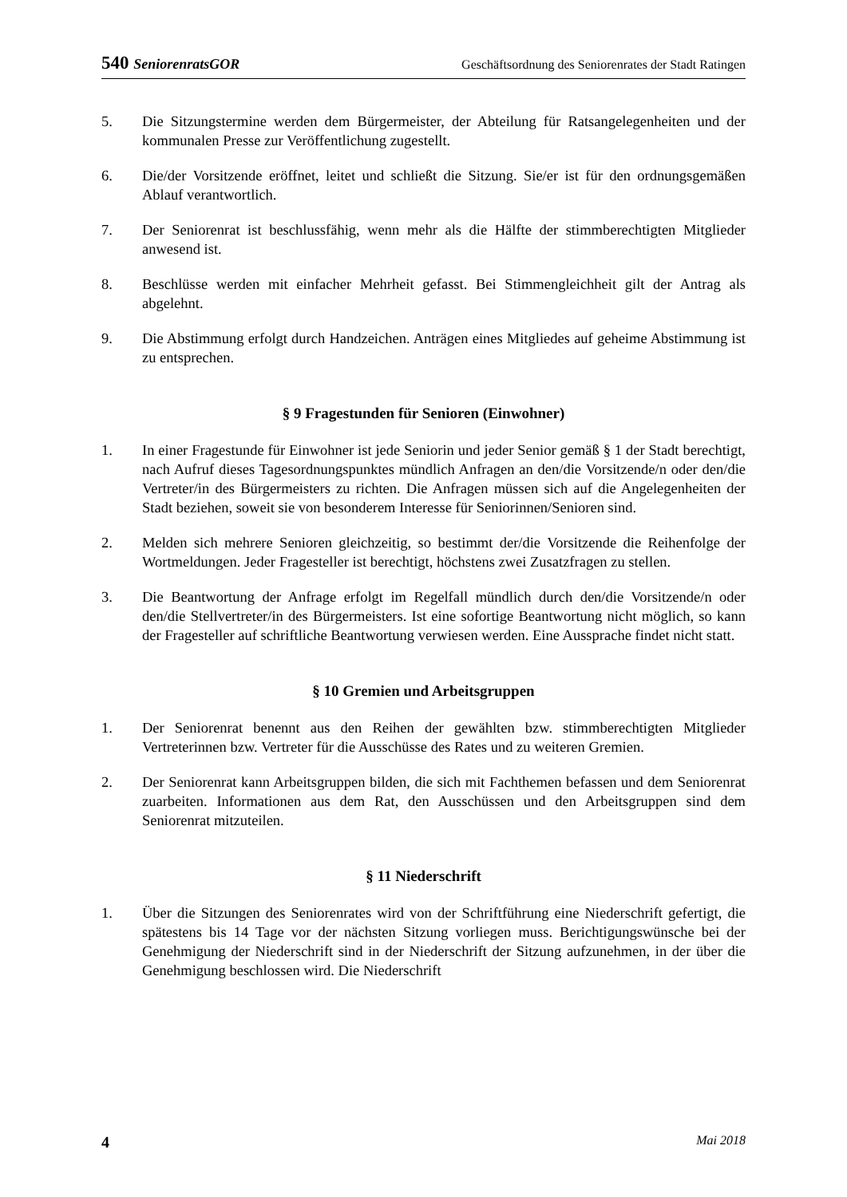540 SeniorenratsGOR Geschäftsordnung des Seniorenrates der Stadt Ratingen
5. Die Sitzungstermine werden dem Bürgermeister, der Abteilung für Ratsangelegenheiten und der kommunalen Presse zur Veröffentlichung zugestellt.
6. Die/der Vorsitzende eröffnet, leitet und schließt die Sitzung. Sie/er ist für den ordnungsgemäßen Ablauf verantwortlich.
7. Der Seniorenrat ist beschlussfähig, wenn mehr als die Hälfte der stimmberechtigten Mitglieder anwesend ist.
8. Beschlüsse werden mit einfacher Mehrheit gefasst. Bei Stimmengleichheit gilt der Antrag als abgelehnt.
9. Die Abstimmung erfolgt durch Handzeichen. Anträgen eines Mitgliedes auf geheime Abstimmung ist zu entsprechen.
§ 9 Fragestunden für Senioren (Einwohner)
1. In einer Fragestunde für Einwohner ist jede Seniorin und jeder Senior gemäß § 1 der Stadt berechtigt, nach Aufruf dieses Tagesordnungspunktes mündlich Anfragen an den/die Vorsitzende/n oder den/die Vertreter/in des Bürgermeisters zu richten. Die Anfragen müssen sich auf die Angelegenheiten der Stadt beziehen, soweit sie von besonderem Interesse für Seniorinnen/Senioren sind.
2. Melden sich mehrere Senioren gleichzeitig, so bestimmt der/die Vorsitzende die Reihenfolge der Wortmeldungen. Jeder Fragesteller ist berechtigt, höchstens zwei Zusatzfragen zu stellen.
3. Die Beantwortung der Anfrage erfolgt im Regelfall mündlich durch den/die Vorsitzende/n oder den/die Stellvertreter/in des Bürgermeisters. Ist eine sofortige Beantwortung nicht möglich, so kann der Fragesteller auf schriftliche Beantwortung verwiesen werden. Eine Aussprache findet nicht statt.
§ 10 Gremien und Arbeitsgruppen
1. Der Seniorenrat benennt aus den Reihen der gewählten bzw. stimmberechtigten Mitglieder Vertreterinnen bzw. Vertreter für die Ausschüsse des Rates und zu weiteren Gremien.
2. Der Seniorenrat kann Arbeitsgruppen bilden, die sich mit Fachthemen befassen und dem Seniorenrat zuarbeiten. Informationen aus dem Rat, den Ausschüssen und den Arbeitsgruppen sind dem Seniorenrat mitzuteilen.
§ 11 Niederschrift
1. Über die Sitzungen des Seniorenrates wird von der Schriftführung eine Niederschrift gefertigt, die spätestens bis 14 Tage vor der nächsten Sitzung vorliegen muss. Berichtigungswünsche bei der Genehmigung der Niederschrift sind in der Niederschrift der Sitzung aufzunehmen, in der über die Genehmigung beschlossen wird. Die Niederschrift
4 Mai 2018